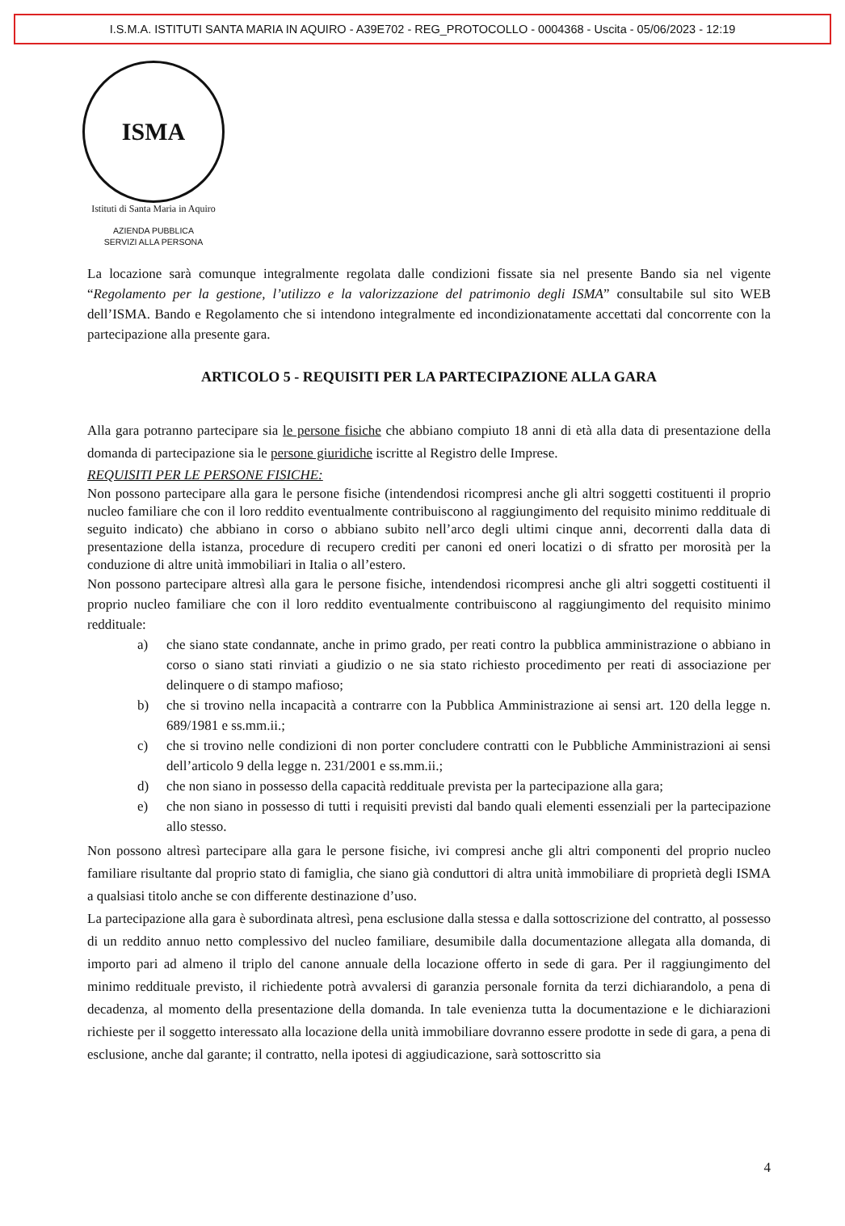I.S.M.A. ISTITUTI SANTA MARIA IN AQUIRO - A39E702 - REG_PROTOCOLLO - 0004368 - Uscita - 05/06/2023 - 12:19
ISMA
Istituti di Santa Maria in Aquiro
AZIENDA PUBBLICA
SERVIZI ALLA PERSONA
La locazione sarà comunque integralmente regolata dalle condizioni fissate sia nel presente Bando sia nel vigente “Regolamento per la gestione, l’utilizzo e la valorizzazione del patrimonio degli ISMA” consultabile sul sito WEB dell’ISMA. Bando e Regolamento che si intendono integralmente ed incondizionatamente accettati dal concorrente con la partecipazione alla presente gara.
ARTICOLO 5 - REQUISITI PER LA PARTECIPAZIONE ALLA GARA
Alla gara potranno partecipare sia le persone fisiche che abbiano compiuto 18 anni di età alla data di presentazione della domanda di partecipazione sia le persone giuridiche iscritte al Registro delle Imprese.
REQUISITI PER LE PERSONE FISICHE:
Non possono partecipare alla gara le persone fisiche (intendendosi ricompresi anche gli altri soggetti costituenti il proprio nucleo familiare che con il loro reddito eventualmente contribuiscono al raggiungimento del requisito minimo reddituale di seguito indicato) che abbiano in corso o abbiano subito nell’arco degli ultimi cinque anni, decorrenti dalla data di presentazione della istanza, procedure di recupero crediti per canoni ed oneri locatizi o di sfratto per morosità per la conduzione di altre unità immobiliari in Italia o all’estero.
Non possono partecipare altresì alla gara le persone fisiche, intendendosi ricompresi anche gli altri soggetti costituenti il proprio nucleo familiare che con il loro reddito eventualmente contribuiscono al raggiungimento del requisito minimo reddituale:
a) che siano state condannate, anche in primo grado, per reati contro la pubblica amministrazione o abbiano in corso o siano stati rinviati a giudizio o ne sia stato richiesto procedimento per reati di associazione per delinquere o di stampo mafioso;
b) che si trovino nella incapacità a contrarre con la Pubblica Amministrazione ai sensi art. 120 della legge n. 689/1981 e ss.mm.ii.;
c) che si trovino nelle condizioni di non porter concludere contratti con le Pubbliche Amministrazioni ai sensi dell’articolo 9 della legge n. 231/2001 e ss.mm.ii.;
d) che non siano in possesso della capacità reddituale prevista per la partecipazione alla gara;
e) che non siano in possesso di tutti i requisiti previsti dal bando quali elementi essenziali per la partecipazione allo stesso.
Non possono altresì partecipare alla gara le persone fisiche, ivi compresi anche gli altri componenti del proprio nucleo familiare risultante dal proprio stato di famiglia, che siano già conduttori di altra unità immobiliare di proprietà degli ISMA a qualsiasi titolo anche se con differente destinazione d’uso.
La partecipazione alla gara è subordinata altresì, pena esclusione dalla stessa e dalla sottoscrizione del contratto, al possesso di un reddito annuo netto complessivo del nucleo familiare, desumibile dalla documentazione allegata alla domanda, di importo pari ad almeno il triplo del canone annuale della locazione offerto in sede di gara. Per il raggiungimento del minimo reddituale previsto, il richiedente potrà avvalersi di garanzia personale fornita da terzi dichiarandolo, a pena di decadenza, al momento della presentazione della domanda. In tale evenienza tutta la documentazione e le dichiarazioni richieste per il soggetto interessato alla locazione della unità immobiliare dovranno essere prodotte in sede di gara, a pena di esclusione, anche dal garante; il contratto, nella ipotesi di aggiudicazione, sarà sottoscritto sia
4